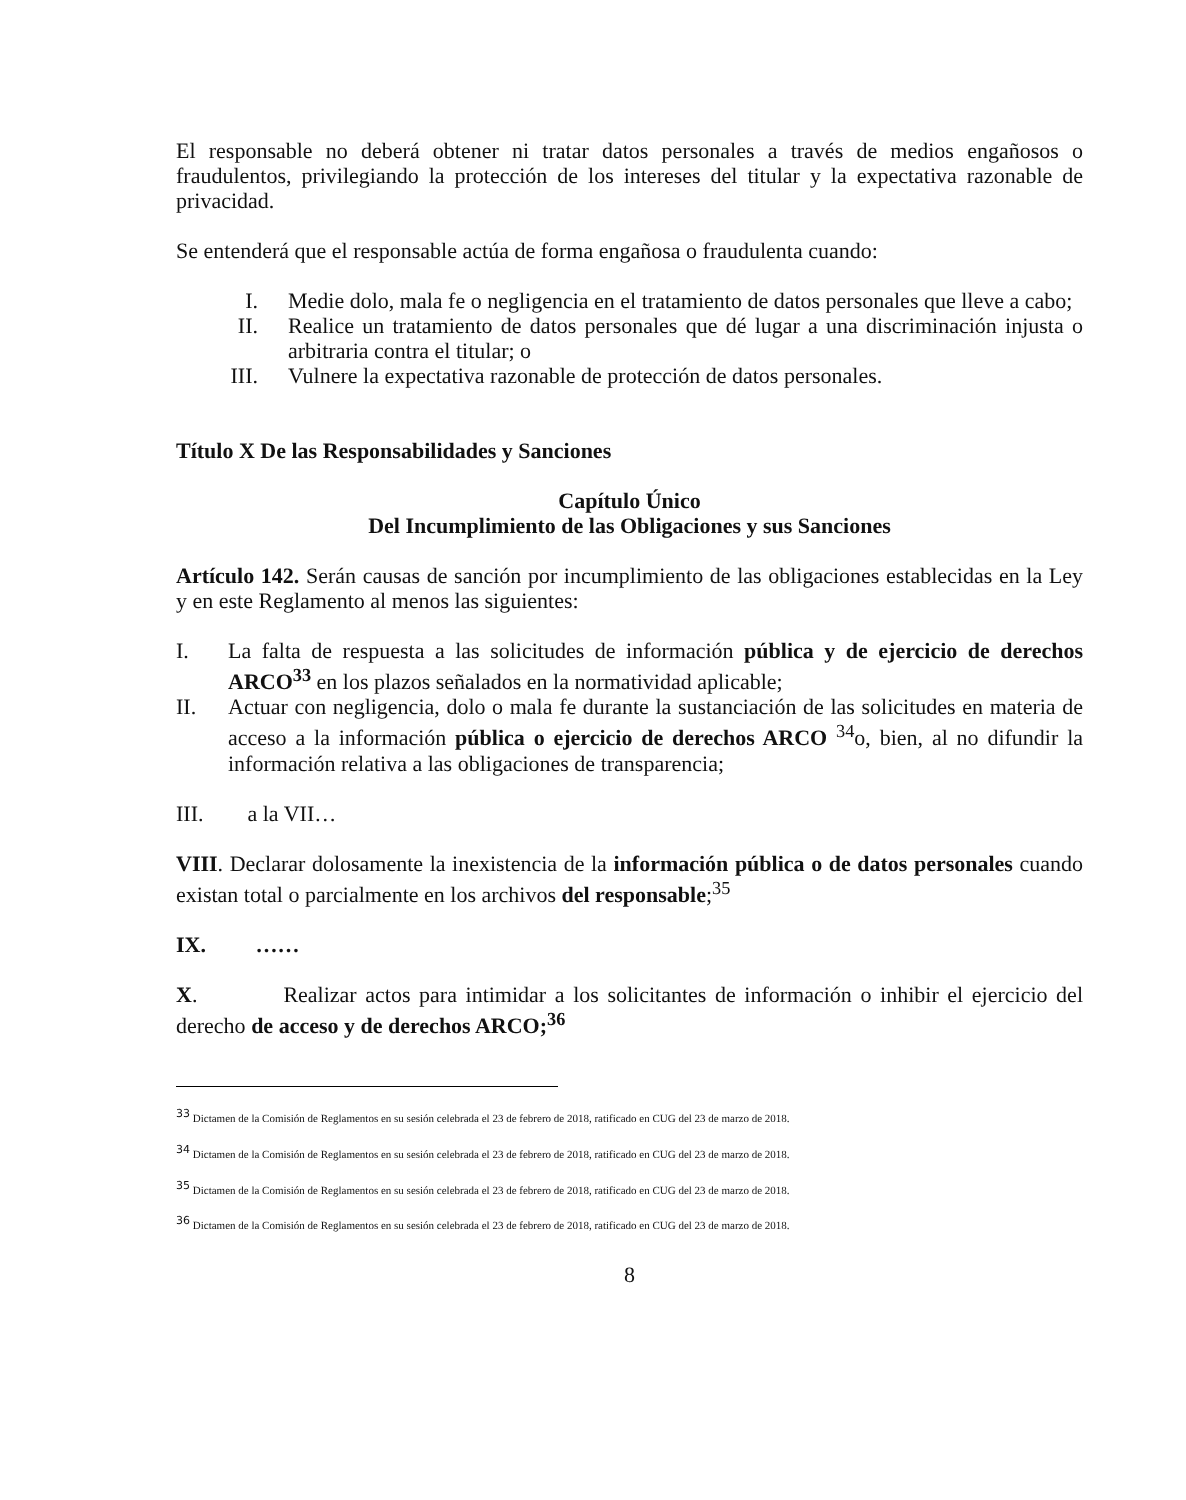El responsable no deberá obtener ni tratar datos personales a través de medios engañosos o fraudulentos, privilegiando la protección de los intereses del titular y la expectativa razonable de privacidad.
Se entenderá que el responsable actúa de forma engañosa o fraudulenta cuando:
I. Medie dolo, mala fe o negligencia en el tratamiento de datos personales que lleve a cabo;
II. Realice un tratamiento de datos personales que dé lugar a una discriminación injusta o arbitraria contra el titular; o
III. Vulnere la expectativa razonable de protección de datos personales.
Título X De las Responsabilidades y Sanciones
Capítulo Único
Del Incumplimiento de las Obligaciones y sus Sanciones
Artículo 142. Serán causas de sanción por incumplimiento de las obligaciones establecidas en la Ley y en este Reglamento al menos las siguientes:
I. La falta de respuesta a las solicitudes de información pública y de ejercicio de derechos ARCO<sup>33</sup> en los plazos señalados en la normatividad aplicable;
II. Actuar con negligencia, dolo o mala fe durante la sustanciación de las solicitudes en materia de acceso a la información pública o ejercicio de derechos ARCO <sup>34</sup>o, bien, al no difundir la información relativa a las obligaciones de transparencia;
III. a la VII…
VIII. Declarar dolosamente la inexistencia de la información pública o de datos personales cuando existan total o parcialmente en los archivos del responsable;<sup>35</sup>
IX. ……
X. Realizar actos para intimidar a los solicitantes de información o inhibir el ejercicio del derecho de acceso y de derechos ARCO;<sup>36</sup>
<sup>33</sup> Dictamen de la Comisión de Reglamentos en su sesión celebrada el 23 de febrero de 2018, ratificado en CUG del 23 de marzo de 2018.
<sup>34</sup> Dictamen de la Comisión de Reglamentos en su sesión celebrada el 23 de febrero de 2018, ratificado en CUG del 23 de marzo de 2018.
<sup>35</sup> Dictamen de la Comisión de Reglamentos en su sesión celebrada el 23 de febrero de 2018, ratificado en CUG del 23 de marzo de 2018.
<sup>36</sup> Dictamen de la Comisión de Reglamentos en su sesión celebrada el 23 de febrero de 2018, ratificado en CUG del 23 de marzo de 2018.
8